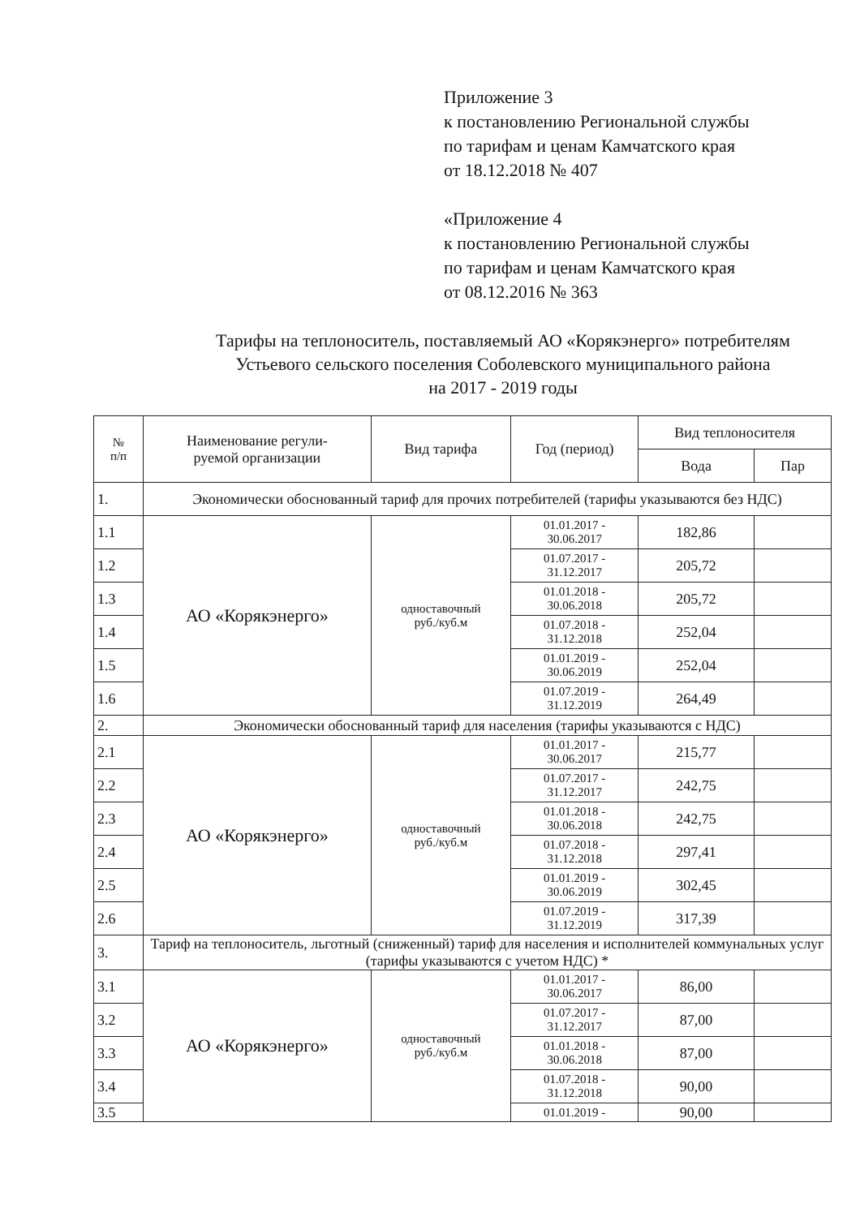Приложение 3
к постановлению Региональной службы
по тарифам и ценам Камчатского края
от 18.12.2018 № 407
«Приложение 4
к постановлению Региональной службы
по тарифам и ценам Камчатского края
от 08.12.2016 № 363
Тарифы на теплоноситель, поставляемый АО «Корякэнерго» потребителям
Устьевого сельского поселения Соболевского муниципального района
на 2017 - 2019 годы
| № п/п | Наименование регули- руемой организации | Вид тарифа | Год (период) | Вид теплоносителя | |
| --- | --- | --- | --- | --- | --- |
| | | | | Вода | Пар |
| 1. | Экономически обоснованный тариф для прочих потребителей (тарифы указываются без НДС) | | | | |
| 1.1 | АО «Корякэнерго» | одноставочный руб./куб.м | 01.01.2017 - 30.06.2017 | 182,86 | |
| 1.2 | | | 01.07.2017 - 31.12.2017 | 205,72 | |
| 1.3 | | | 01.01.2018 - 30.06.2018 | 205,72 | |
| 1.4 | | | 01.07.2018 - 31.12.2018 | 252,04 | |
| 1.5 | | | 01.01.2019 - 30.06.2019 | 252,04 | |
| 1.6 | | | 01.07.2019 - 31.12.2019 | 264,49 | |
| 2. | Экономически обоснованный тариф для населения (тарифы указываются с НДС) | | | | |
| 2.1 | АО «Корякэнерго» | одноставочный руб./куб.м | 01.01.2017 - 30.06.2017 | 215,77 | |
| 2.2 | | | 01.07.2017 - 31.12.2017 | 242,75 | |
| 2.3 | | | 01.01.2018 - 30.06.2018 | 242,75 | |
| 2.4 | | | 01.07.2018 - 31.12.2018 | 297,41 | |
| 2.5 | | | 01.01.2019 - 30.06.2019 | 302,45 | |
| 2.6 | | | 01.07.2019 - 31.12.2019 | 317,39 | |
| 3. | Тариф на теплоноситель, льготный (сниженный) тариф для населения и исполнителей коммунальных услуг (тарифы указываются с учетом НДС) * | | | | |
| 3.1 | АО «Корякэнерго» | одноставочный руб./куб.м | 01.01.2017 - 30.06.2017 | 86,00 | |
| 3.2 | | | 01.07.2017 - 31.12.2017 | 87,00 | |
| 3.3 | | | 01.01.2018 - 30.06.2018 | 87,00 | |
| 3.4 | | | 01.07.2018 - 31.12.2018 | 90,00 | |
| 3.5 | | | 01.01.2019 - | 90,00 | |